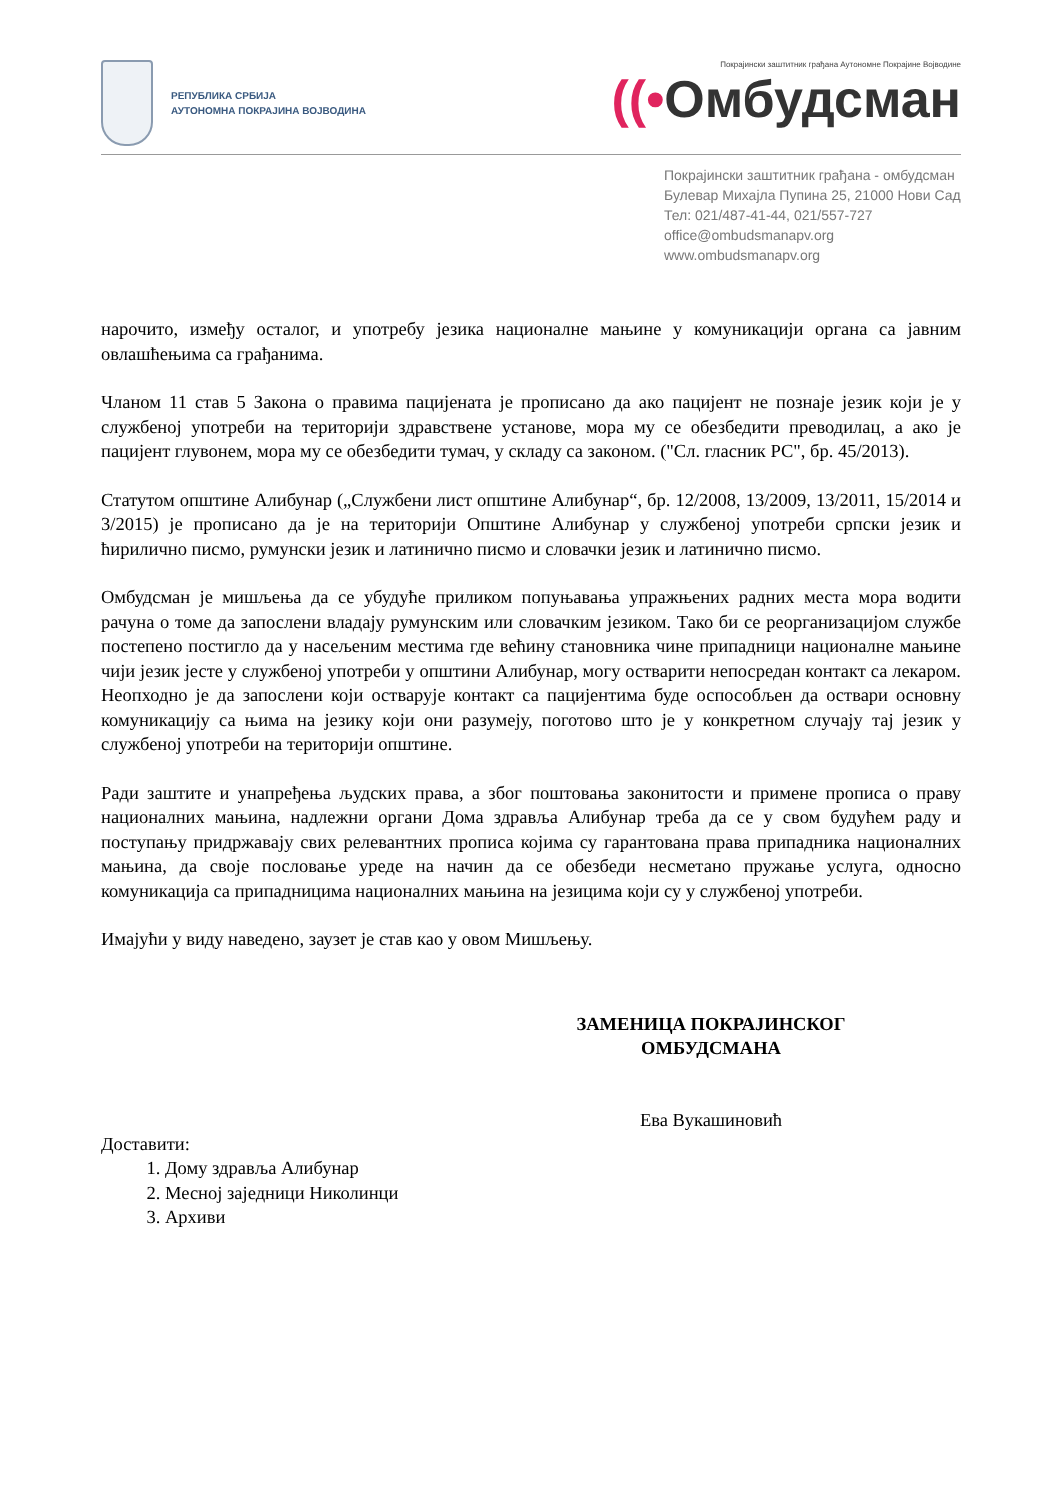РЕПУБЛИКА СРБИЈА
АУТОНОМНА ПОКРАЈИНА ВОЈВОДИНА
Покрајински заштитник грађана Аутономне Покрајине Војводине
((•Омбудсман
Покрајински заштитник грађана - омбудсман
Булевар Михајла Пупина 25, 21000 Нови Сад
Тел: 021/487-41-44, 021/557-727
office@ombudsmanapv.org
www.ombudsmanapv.org
нарочито, између осталог, и употребу језика националне мањине у комуникацији органа са јавним овлашћењима са грађанима.
Чланом 11 став 5 Закона о правима пацијената је прописано да ако пацијент не познаје језик који је у службеној употреби на територији здравствене установе, мора му се обезбедити преводилац, а ако је пацијент глувонем, мора му се обезбедити тумач, у складу са законом. ("Сл. гласник РС", бр. 45/2013).
Статутом општине Алибунар („Службени лист општине Алибунар“, бр. 12/2008, 13/2009, 13/2011, 15/2014 и 3/2015) је прописано да је на територији Општине Алибунар у службеној употреби српски језик и ћирилично писмо, румунски језик и латинично писмо и словачки језик и латинично писмо.
Омбудсман је мишљења да се убудуће приликом попуњавања упражњених радних места мора водити рачуна о томе да запослени владају румунским или словачким језиком. Тако би се реорганизацијом службе постепено постигло да у насељеним местима где већину становника чине припадници националне мањине чији језик јесте у службеној употреби у општини Алибунар, могу остварити непосредан контакт са лекаром. Неопходно је да запослени који остварује контакт са пацијентима буде оспособљен да оствари основну комуникацију са њима на језику који они разумеју, поготово што је у конкретном случају тај језик у службеној употреби на територији општине.
Ради заштите и унапређења људских права, а због поштовања законитости и примене прописа о праву националних мањина, надлежни органи Дома здравља Алибунар треба да се у свом будућем раду и поступању придржавају свих релевантних прописа којима су гарантована права припадника националних мањина, да своје пословање уреде на начин да се обезбеди несметано пружање услуга, односно комуникација са припадницима националних мањина на језицима који су у службеној употреби.
Имајући у виду наведено, заузет је став као у овом Мишљењу.
ЗАМЕНИЦА ПОКРАЈИНСКОГ
ОМБУДСМАНА
Ева Вукашиновић
Доставити:
1. Дому здравља Алибунар
2. Месној заједници Николинци
3. Архиви